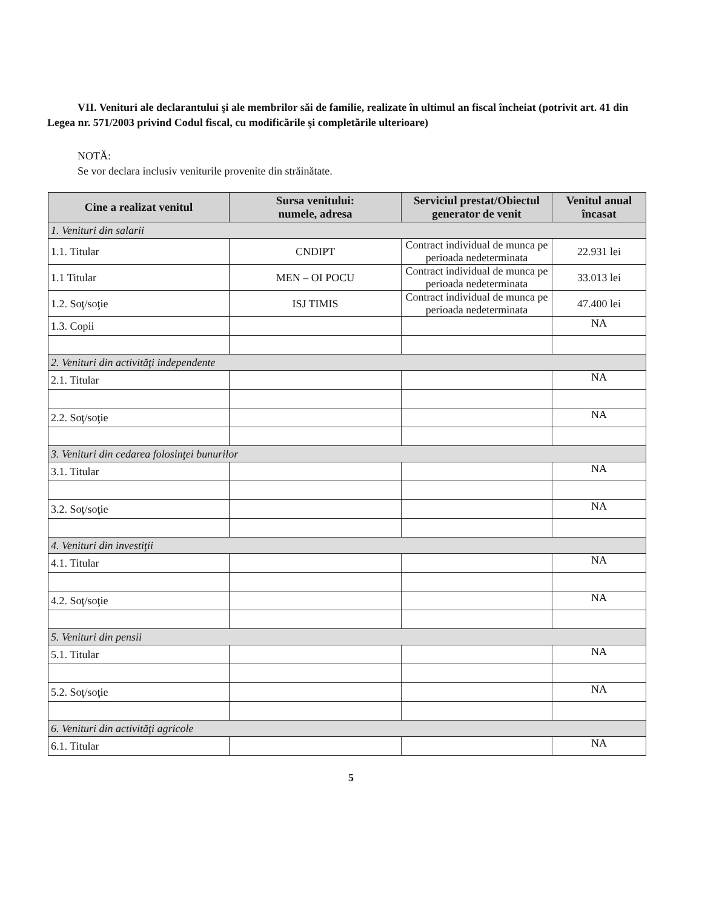VII. Venituri ale declarantului şi ale membrilor săi de familie, realizate în ultimul an fiscal încheiat (potrivit art. 41 din Legea nr. 571/2003 privind Codul fiscal, cu modificările şi completările ulterioare)
NOTĂ:
Se vor declara inclusiv veniturile provenite din străinătate.
| Cine a realizat venitul | Sursa venitului: numele, adresa | Serviciul prestat/Obiectul generator de venit | Venitul anual încasat |
| --- | --- | --- | --- |
| 1. Venituri din salarii | | | |
| 1.1. Titular | CNDIPT | Contract individual de munca pe perioada nedeterminata | 22.931 lei |
| 1.1 Titular | MEN – OI POCU | Contract individual de munca pe perioada nedeterminata | 33.013 lei |
| 1.2. Soţ/soţie | ISJ TIMIS | Contract individual de munca pe perioada nedeterminata | 47.400 lei |
| 1.3. Copii | | | NA |
| 2. Venituri din activităţi independente | | | |
| 2.1. Titular | | | NA |
| 2.2. Soţ/soţie | | | NA |
| 3. Venituri din cedarea folosinţei bunurilor | | | |
| 3.1. Titular | | | NA |
| 3.2. Soţ/soţie | | | NA |
| 4. Venituri din investiţii | | | |
| 4.1. Titular | | | NA |
| 4.2. Soţ/soţie | | | NA |
| 5. Venituri din pensii | | | |
| 5.1. Titular | | | NA |
| 5.2. Soţ/soţie | | | NA |
| 6. Venituri din activităţi agricole | | | |
| 6.1. Titular | | | NA |
5